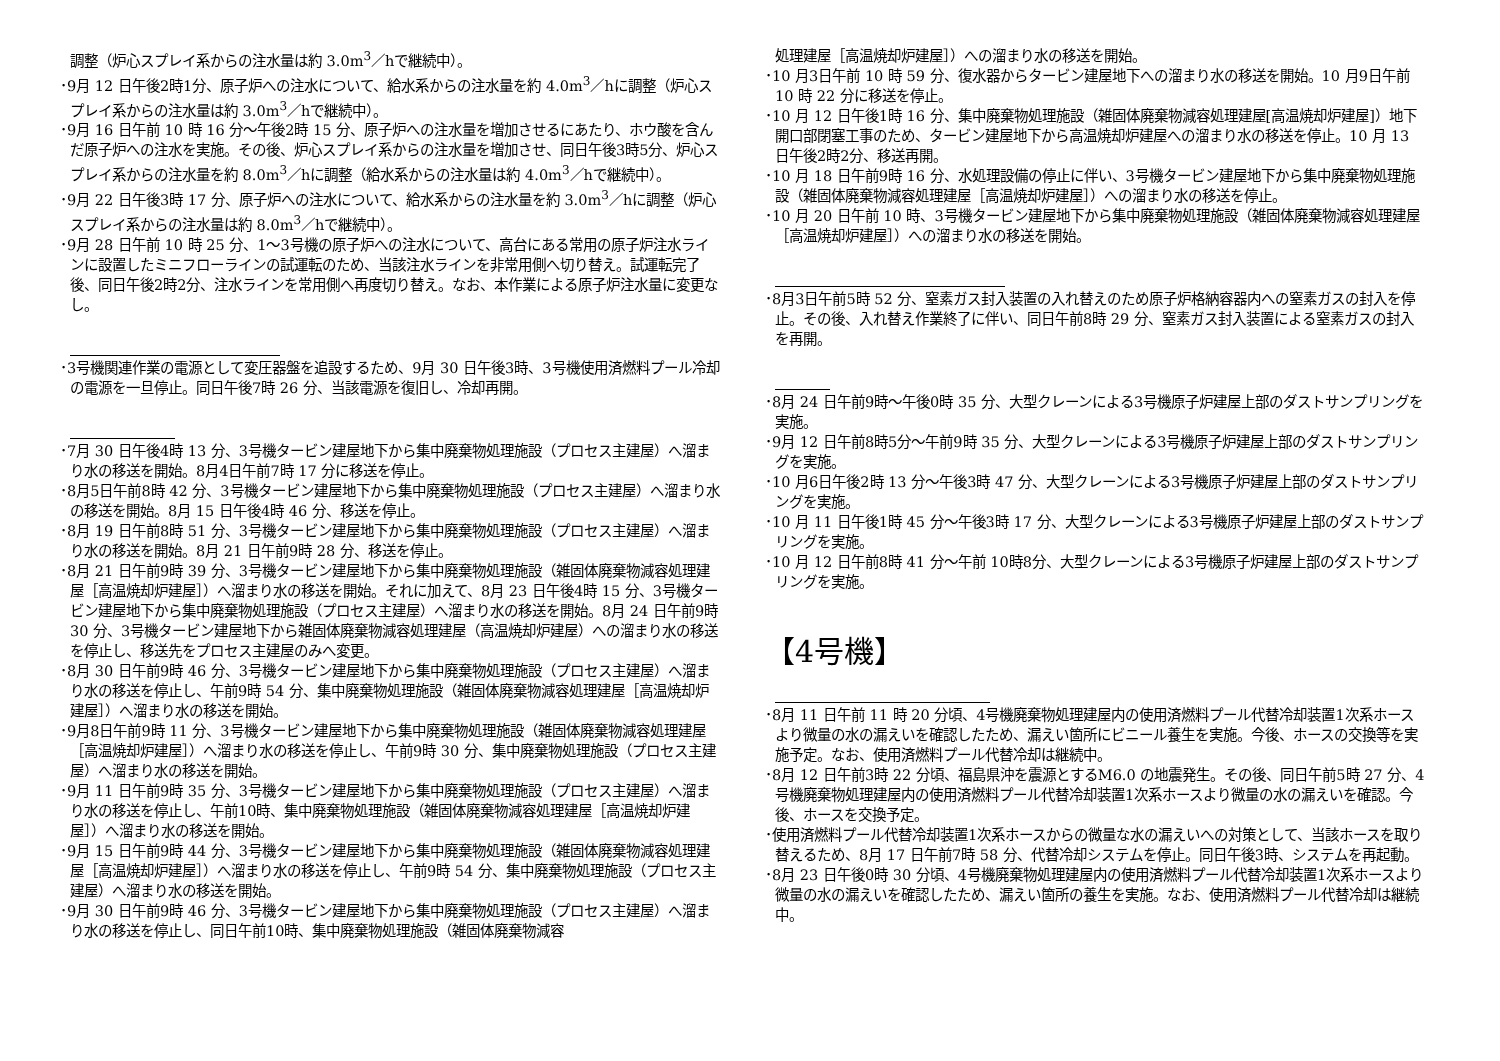調整（炉心スプレイ系からの注水量は約 3.0m<sup>3</sup>／hで継続中）。
･9月 12 日午後2時1分、原子炉への注水について、給水系からの注水量を約 4.0m<sup>3</sup>／hに調整（炉心スプレイ系からの注水量は約 3.0m<sup>3</sup>／hで継続中）。
･9月 16 日午前 10 時 16 分～午後2時 15 分、原子炉への注水量を増加させるにあたり、ホウ酸を含んだ原子炉への注水を実施。その後、炉心スプレイ系からの注水量を増加させ、同日午後3時5分、炉心スプレイ系からの注水量を約 8.0m<sup>3</sup>／hに調整（給水系からの注水量は約 4.0m<sup>3</sup>／hで継続中）。
･9月 22 日午後3時 17 分、原子炉への注水について、給水系からの注水量を約 3.0m<sup>3</sup>／hに調整（炉心スプレイ系からの注水量は約 8.0m<sup>3</sup>／hで継続中）。
･9月 28 日午前 10 時 25 分、1～3号機の原子炉への注水について、高台にある常用の原子炉注水ラインに設置したミニフローラインの試運転のため、当該注水ラインを非常用側へ切り替え。試運転完了後、同日午後2時2分、注水ラインを常用側へ再度切り替え。なお、本作業による原子炉注水量に変更なし。
･3号機関連作業の電源として変圧器盤を追設するため、9月 30 日午後3時、3号機使用済燃料プール冷却の電源を一旦停止。同日午後7時 26 分、当該電源を復旧し、冷却再開。
･7月 30 日午後4時 13 分、3号機タービン建屋地下から集中廃棄物処理施設（プロセス主建屋）へ溜まり水の移送を開始。8月4日午前7時 17 分に移送を停止。
･8月5日午前8時 42 分、3号機タービン建屋地下から集中廃棄物処理施設（プロセス主建屋）へ溜まり水の移送を開始。8月 15 日午後4時 46 分、移送を停止。
･8月 19 日午前8時 51 分、3号機タービン建屋地下から集中廃棄物処理施設（プロセス主建屋）へ溜まり水の移送を開始。8月 21 日午前9時 28 分、移送を停止。
･8月 21 日午前9時 39 分、3号機タービン建屋地下から集中廃棄物処理施設（雑固体廃棄物減容処理建屋［高温焼却炉建屋］）へ溜まり水の移送を開始。それに加えて、8月 23 日午後4時 15 分、3号機タービン建屋地下から集中廃棄物処理施設（プロセス主建屋）へ溜まり水の移送を開始。8月 24 日午前9時 30 分、3号機タービン建屋地下から雑固体廃棄物減容処理建屋（高温焼却炉建屋）への溜まり水の移送を停止し、移送先をプロセス主建屋のみへ変更。
･8月 30 日午前9時 46 分、3号機タービン建屋地下から集中廃棄物処理施設（プロセス主建屋）へ溜まり水の移送を停止し、午前9時 54 分、集中廃棄物処理施設（雑固体廃棄物減容処理建屋［高温焼却炉建屋］）へ溜まり水の移送を開始。
･9月8日午前9時 11 分、3号機タービン建屋地下から集中廃棄物処理施設（雑固体廃棄物減容処理建屋［高温焼却炉建屋］）へ溜まり水の移送を停止し、午前9時 30 分、集中廃棄物処理施設（プロセス主建屋）へ溜まり水の移送を開始。
･9月 11 日午前9時 35 分、3号機タービン建屋地下から集中廃棄物処理施設（プロセス主建屋）へ溜まり水の移送を停止し、午前10時、集中廃棄物処理施設（雑固体廃棄物減容処理建屋［高温焼却炉建屋］）へ溜まり水の移送を開始。
･9月 15 日午前9時 44 分、3号機タービン建屋地下から集中廃棄物処理施設（雑固体廃棄物減容処理建屋［高温焼却炉建屋］）へ溜まり水の移送を停止し、午前9時 54 分、集中廃棄物処理施設（プロセス主建屋）へ溜まり水の移送を開始。
･9月 30 日午前9時 46 分、3号機タービン建屋地下から集中廃棄物処理施設（プロセス主建屋）へ溜まり水の移送を停止し、同日午前10時、集中廃棄物処理施設（雑固体廃棄物減容
処理建屋［高温焼却炉建屋］）への溜まり水の移送を開始。
･10 月3日午前 10 時 59 分、復水器からタービン建屋地下への溜まり水の移送を開始。10 月9日午前 10 時 22 分に移送を停止。
･10 月 12 日午後1時 16 分、集中廃棄物処理施設（雑固体廃棄物減容処理建屋[高温焼却炉建屋]）地下開口部閉塞工事のため、タービン建屋地下から高温焼却炉建屋への溜まり水の移送を停止。10 月 13 日午後2時2分、移送再開。
･10 月 18 日午前9時 16 分、水処理設備の停止に伴い、3号機タービン建屋地下から集中廃棄物処理施設（雑固体廃棄物減容処理建屋［高温焼却炉建屋］）への溜まり水の移送を停止。
･10 月 20 日午前 10 時、3号機タービン建屋地下から集中廃棄物処理施設（雑固体廃棄物減容処理建屋［高温焼却炉建屋］）への溜まり水の移送を開始。
･8月3日午前5時 52 分、窒素ガス封入装置の入れ替えのため原子炉格納容器内への窒素ガスの封入を停止。その後、入れ替え作業終了に伴い、同日午前8時 29 分、窒素ガス封入装置による窒素ガスの封入を再開。
･8月 24 日午前9時～午後0時 35 分、大型クレーンによる3号機原子炉建屋上部のダストサンプリングを実施。
･9月 12 日午前8時5分～午前9時 35 分、大型クレーンによる3号機原子炉建屋上部のダストサンプリングを実施。
･10 月6日午後2時 13 分～午後3時 47 分、大型クレーンによる3号機原子炉建屋上部のダストサンプリングを実施。
･10 月 11 日午後1時 45 分～午後3時 17 分、大型クレーンによる3号機原子炉建屋上部のダストサンプリングを実施。
･10 月 12 日午前8時 41 分～午前 10時8分、大型クレーンによる3号機原子炉建屋上部のダストサンプリングを実施。
【4号機】
･8月 11 日午前 11 時 20 分頃、4号機廃棄物処理建屋内の使用済燃料プール代替冷却装置1次系ホースより微量の水の漏えいを確認したため、漏えい箇所にビニール養生を実施。今後、ホースの交換等を実施予定。なお、使用済燃料プール代替冷却は継続中。
･8月 12 日午前3時 22 分頃、福島県沖を震源とするM6.0 の地震発生。その後、同日午前5時 27 分、4号機廃棄物処理建屋内の使用済燃料プール代替冷却装置1次系ホースより微量の水の漏えいを確認。今後、ホースを交換予定。
･使用済燃料プール代替冷却装置1次系ホースからの微量な水の漏えいへの対策として、当該ホースを取り替えるため、8月 17 日午前7時 58 分、代替冷却システムを停止。同日午後3時、システムを再起動。
･8月 23 日午後0時 30 分頃、4号機廃棄物処理建屋内の使用済燃料プール代替冷却装置1次系ホースより微量の水の漏えいを確認したため、漏えい箇所の養生を実施。なお、使用済燃料プール代替冷却は継続中。